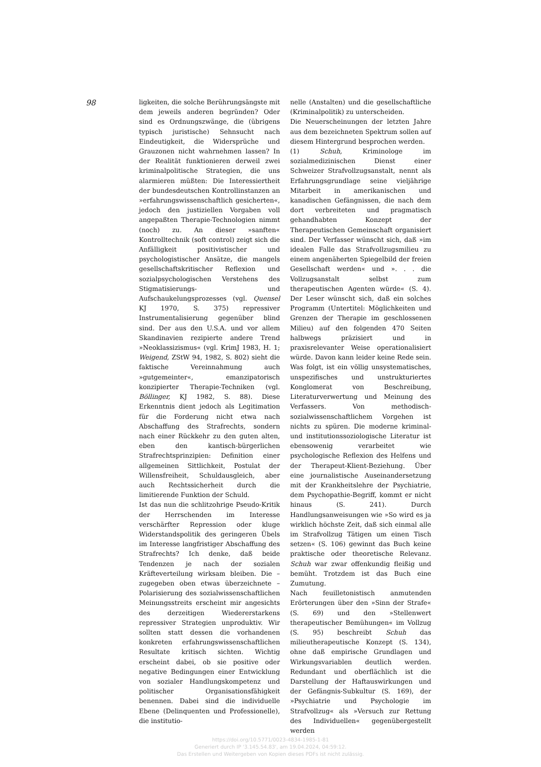98
ligkeiten, die solche Berührungsängste mit dem jeweils anderen begründen? Oder sind es Ordnungszwänge, die (übrigens typisch juristische) Sehnsucht nach Eindeutigkeit, die Widersprüche und Grauzonen nicht wahrnehmen lassen? In der Realität funktionieren derweil zwei kriminalpolitische Strategien, die uns alarmieren müßten: Die Interessiertheit der bundesdeutschen Kontrollinstanzen an »erfahrungswissenschaftlich gesicherten«, jedoch den justiziellen Vorgaben voll angepaßten Therapie-Technologien nimmt (noch) zu. An dieser »sanften« Kontrolltechnik (soft control) zeigt sich die Anfälligkeit positivistischer und psychologistischer Ansätze, die mangels gesellschaftskritischer Reflexion und sozialpsychologischen Verstehens des Stigmatisierungs- und Aufschaukelungsprozesses (vgl. Quensel KJ 1970, S. 375) repressiver Instrumentalisierung gegenüber blind sind. Der aus den U.S.A. und vor allem Skandinavien rezipierte andere Trend »Neoklassizismus« (vgl. KrimJ 1983, H. 1; Weigend, ZStW 94, 1982, S. 802) sieht die faktische Vereinnahmung auch »gutgemeinter«, emanzipatorisch konzipierter Therapie-Techniken (vgl. Böllinger, KJ 1982, S. 88). Diese Erkenntnis dient jedoch als Legitimation für die Forderung nicht etwa nach Abschaffung des Strafrechts, sondern nach einer Rückkehr zu den guten alten, eben den kantisch-bürgerlichen Strafrechtsprinzipien: Definition einer allgemeinen Sittlichkeit, Postulat der Willensfreiheit, Schuldausgleich, aber auch Rechtssicherheit durch die limitierende Funktion der Schuld.
Ist das nun die schlitzohrige Pseudo-Kritik der Herrschenden im Interesse verschärfter Repression oder kluge Widerstandspolitik des geringeren Übels im Interesse langfristiger Abschaffung des Strafrechts? Ich denke, daß beide Tendenzen je nach der sozialen Kräfteverteilung wirksam bleiben. Die – zugegeben oben etwas überzeichnete – Polarisierung des sozialwissenschaftlichen Meinungsstreits erscheint mir angesichts des derzeitigen Wiedererstarkens repressiver Strategien unproduktiv. Wir sollten statt dessen die vorhandenen konkreten erfahrungswissenschaftlichen Resultate kritisch sichten. Wichtig erscheint dabei, ob sie positive oder negative Bedingungen einer Entwicklung von sozialer Handlungskompetenz und politischer Organisationsfähigkeit benennen. Dabei sind die individuelle Ebene (Delinquenten und Professionelle), die institutio-
nelle (Anstalten) und die gesellschaftliche (Kriminalpolitik) zu unterscheiden.
Die Neuerscheinungen der letzten Jahre aus dem bezeichneten Spektrum sollen auf diesem Hintergrund besprochen werden.
(1) Schuh, Kriminologe im sozialmedizinischen Dienst einer Schweizer Strafvollzugsanstalt, nennt als Erfahrungsgrundlage seine vieljährige Mitarbeit in amerikanischen und kanadischen Gefängnissen, die nach dem dort verbreiteten und pragmatisch gehandhabten Konzept der Therapeutischen Gemeinschaft organisiert sind. Der Verfasser wünscht sich, daß »im idealen Falle das Strafvollzugsmilieu zu einem angenäherten Spiegelbild der freien Gesellschaft werden« und ». . . die Vollzugsanstalt selbst zum therapeutischen Agenten würde« (S. 4). Der Leser wünscht sich, daß ein solches Programm (Untertitel: Möglichkeiten und Grenzen der Therapie im geschlossenen Milieu) auf den folgenden 470 Seiten halbwegs präzisiert und in praxisrelevanter Weise operationalisiert würde. Davon kann leider keine Rede sein. Was folgt, ist ein völlig unsystematisches, unspezifisches und unstrukturiertes Konglomerat von Beschreibung, Literaturverwertung und Meinung des Verfassers. Von methodisch-sozialwissenschaftlichem Vorgehen ist nichts zu spüren. Die moderne kriminal- und institutionssoziologische Literatur ist ebensowenig verarbeitet wie psychologische Reflexion des Helfens und der Therapeut-Klient-Beziehung. Über eine journalistische Auseinandersetzung mit der Krankheitslehre der Psychiatrie, dem Psychopathie-Begriff, kommt er nicht hinaus (S. 241). Durch Handlungsanweisungen wie »So wird es ja wirklich höchste Zeit, daß sich einmal alle im Strafvollzug Tätigen um einen Tisch setzen« (S. 106) gewinnt das Buch keine praktische oder theoretische Relevanz. Schuh war zwar offenkundig fleißig und bemüht. Trotzdem ist das Buch eine Zumutung.
Nach feuilletonistisch anmutenden Erörterungen über den »Sinn der Strafe« (S. 69) und den »Stellenwert therapeutischer Bemühungen« im Vollzug (S. 95) beschreibt Schuh das milieutherapeutische Konzept (S. 134), ohne daß empirische Grundlagen und Wirkungsvariablen deutlich werden. Redundant und oberflächlich ist die Darstellung der Haftauswirkungen und der Gefängnis-Subkultur (S. 169), der »Psychiatrie und Psychologie im Strafvollzug« als »Versuch zur Rettung des Individuellen« gegenübergestellt werden
https://doi.org/10.5771/0023-4834-1985-1-81
Generiert durch IP '3.145.54.83', am 19.04.2024, 04:59:12.
Das Erstellen und Weitergeben von Kopien dieses PDFs ist nicht zulässig.